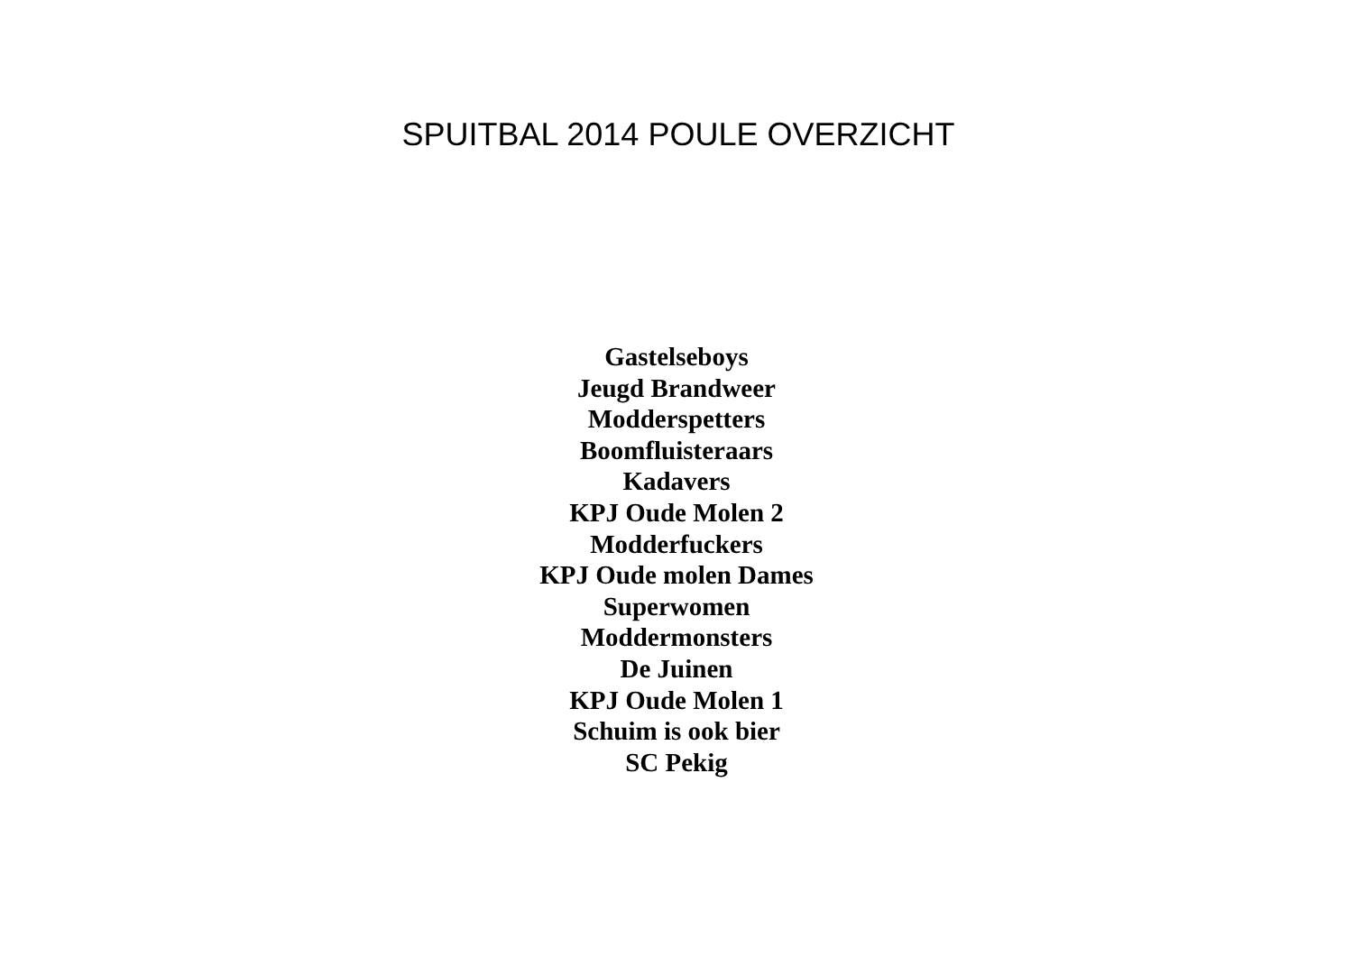SPUITBAL 2014 POULE OVERZICHT
Gastelseboys
Jeugd Brandweer
Modderspetters
Boomfluisteraars
Kadavers
KPJ Oude Molen 2
Modderfuckers
KPJ Oude molen Dames
Superwomen
Moddermonsters
De Juinen
KPJ Oude Molen 1
Schuim is ook bier
SC Pekig